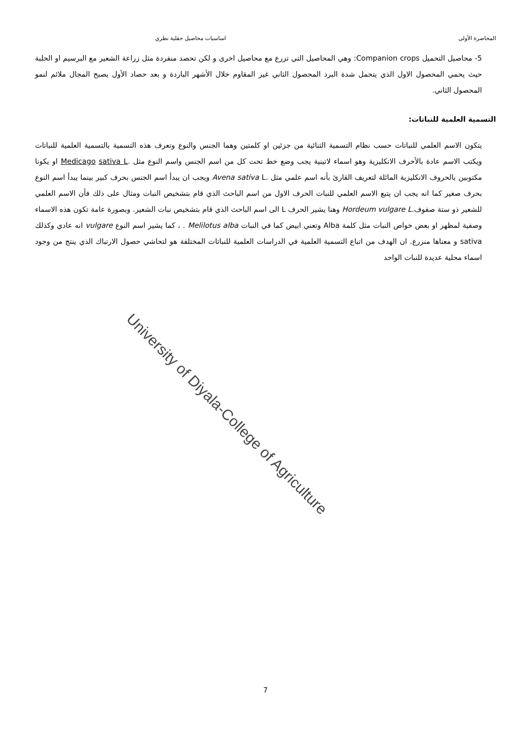المحاضرة الأولى اساسيات محاصيل حقلية نظري
5- محاصيل التحميل Companion crops: وهي المحاصيل التي تزرع مع محاصيل اخرى و لكن تحصد منفردة مثل زراعة الشعير مع البرسيم او الحلبة حيث يحمي المحصول الاول الذي يتحمل شدة البرد المحصول الثاني غير المقاوم خلال الأشهر الباردة و بعد حصاد الأول يصبح المجال ملائم لنمو المحصول الثاني.
التسمية العلمية للنباتات:
يتكون الاسم العلمي للنباتات حسب نظام التسمية الثنائية من جزئين او كلمتين وهما الجنس والنوع وتعرف هذه التسمية بالتسمية العلمية للنباتات ويكتب الاسم عادة بالأحرف الانكليزية وهو اسماء لاتينية يجب وضع خط تحت كل من اسم الجنس واسم النوع مثل Medicago sativa L. او يكونا مكتوبين بالحروف الانكليزية المائلة لتعريف القارئ بأنه اسم علمي مثل Avena sativa L. ويجب ان يبدأ اسم الجنس بحرف كبير بينما يبدأ اسم النوع بحرف صغير كما انه يجب ان يتبع الاسم العلمي للنبات الحرف الاول من اسم الباحث الذي قام بتشخيص النبات ومثال على ذلك فأن الاسم العلمي للشعير ذو ستة صفوفHordeum vulgare L. وهنا يشير الحرف L الى اسم الباحث الذي قام بتشخيص نبات الشعير. وبصورة عامة تكون هذه الاسماء وصفية لمظهر او بعض خواص النبات مثل كلمة Alba وتعني ابيض كما في النبات Melilotus alba . ، كما يشير اسم النوع vulgare انه عادي وكذلك sativa و معناها منزرع. ان الهدف من اتباع التسمية العلمية في الدراسات العلمية للنباتات المختلفة هو لتحاشي حصول الارتباك الذي ينتج من وجود اسماء محلية عديدة للنبات الواحد
University of Diyala-College of Agriculture
7